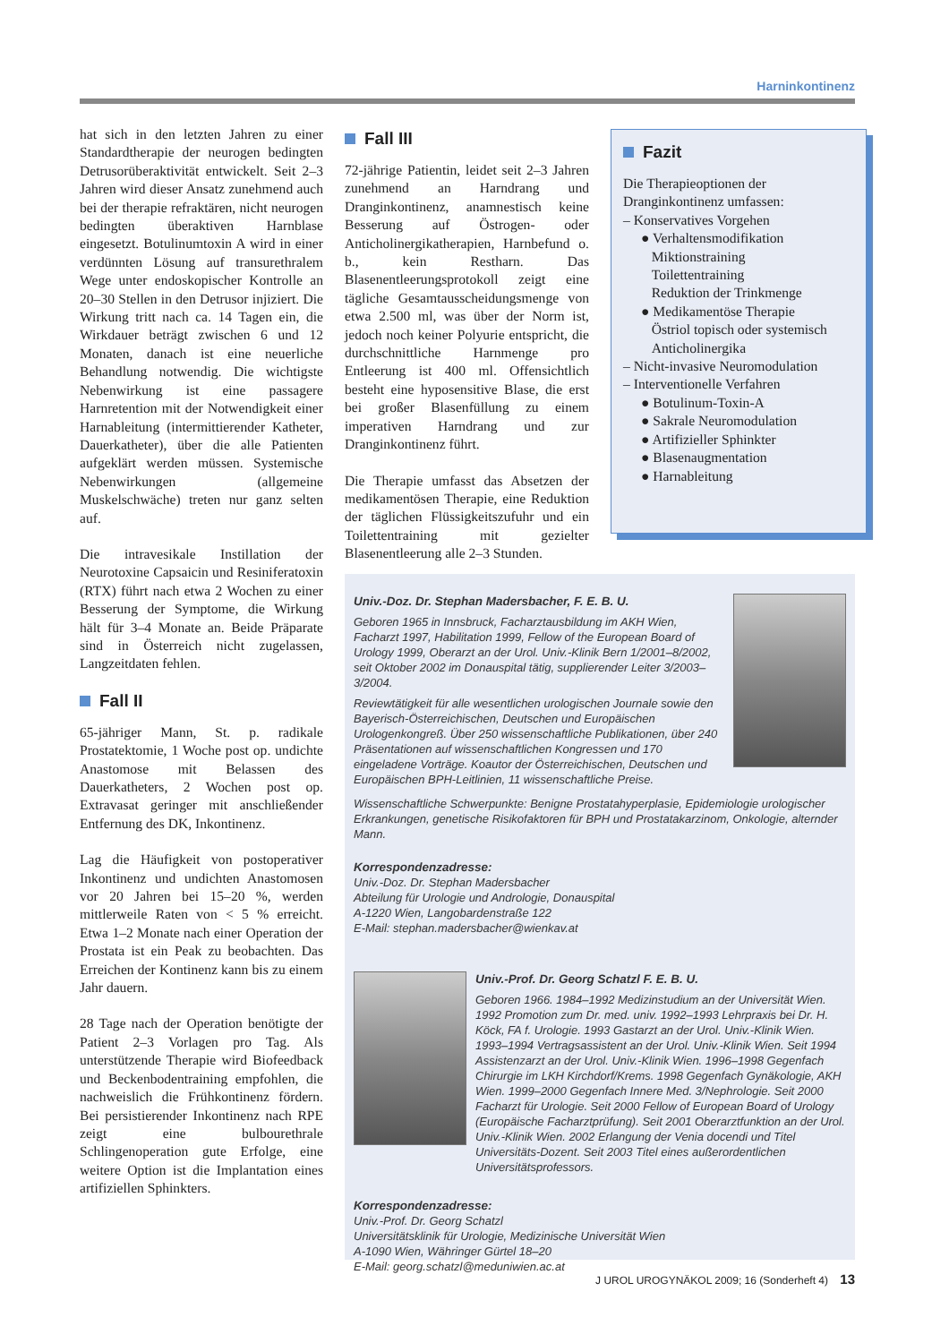Harninkontinenz
hat sich in den letzten Jahren zu einer Standardtherapie der neurogen bedingten Detrusorüberaktivität entwickelt. Seit 2–3 Jahren wird dieser Ansatz zunehmend auch bei der therapie refraktären, nicht neurogen bedingten überaktiven Harnblase eingesetzt. Botulinumtoxin A wird in einer verdünnten Lösung auf transurethralem Wege unter endoskopischer Kontrolle an 20–30 Stellen in den Detrusor injiziert. Die Wirkung tritt nach ca. 14 Tagen ein, die Wirkdauer beträgt zwischen 6 und 12 Monaten, danach ist eine neuerliche Behandlung notwendig. Die wichtigste Nebenwirkung ist eine passagere Harnretention mit der Notwendigkeit einer Harnableitung (intermittierender Katheter, Dauerkatheter), über die alle Patienten aufgeklärt werden müssen. Systemische Nebenwirkungen (allgemeine Muskelschwäche) treten nur ganz selten auf.
Die intravesikale Instillation der Neurotoxine Capsaicin und Resiniferatoxin (RTX) führt nach etwa 2 Wochen zu einer Besserung der Symptome, die Wirkung hält für 3–4 Monate an. Beide Präparate sind in Österreich nicht zugelassen, Langzeitdaten fehlen.
Fall II
65-jähriger Mann, St. p. radikale Prostatektomie, 1 Woche post op. undichte Anastomose mit Belassen des Dauerkatheters, 2 Wochen post op. Extravasat geringer mit anschließender Entfernung des DK, Inkontinenz.
Lag die Häufigkeit von postoperativer Inkontinenz und undichten Anastomosen vor 20 Jahren bei 15–20 %, werden mittlerweile Raten von < 5 % erreicht. Etwa 1–2 Monate nach einer Operation der Prostata ist ein Peak zu beobachten. Das Erreichen der Kontinenz kann bis zu einem Jahr dauern.
28 Tage nach der Operation benötigte der Patient 2–3 Vorlagen pro Tag. Als unterstützende Therapie wird Biofeedback und Beckenbodentraining empfohlen, die nachweislich die Frühkontinenz fördern. Bei persistierender Inkontinenz nach RPE zeigt eine bulbourethrale Schlingenoperation gute Erfolge, eine weitere Option ist die Implantation eines artifiziellen Sphinkters.
Fall III
72-jährige Patientin, leidet seit 2–3 Jahren zunehmend an Harndrang und Dranginkontinenz, anamnestisch keine Besserung auf Östrogen- oder Anticholinergikatherapien, Harnbefund o. b., kein Restharn. Das Blasenentleerungsprotokoll zeigt eine tägliche Gesamtausscheidungsmenge von etwa 2.500 ml, was über der Norm ist, jedoch noch keiner Polyurie entspricht, die durchschnittliche Harnmenge pro Entleerung ist 400 ml. Offensichtlich besteht eine hyposensitive Blase, die erst bei großer Blasenfüllung zu einem imperativen Harndrang und zur Dranginkontinenz führt.
Die Therapie umfasst das Absetzen der medikamentösen Therapie, eine Reduktion der täglichen Flüssigkeitszufuhr und ein Toilettentraining mit gezielter Blasenentleerung alle 2–3 Stunden.
Fazit
Die Therapieoptionen der Dranginkontinenz umfassen:
– Konservatives Vorgehen
● Verhaltensmodifikation
Miktionstraining
Toilettentraining
Reduktion der Trinkmenge
● Medikamentöse Therapie
Östriol topisch oder systemisch
Anticholinergika
– Nicht-invasive Neuromodulation
– Interventionelle Verfahren
● Botulinum-Toxin-A
● Sakrale Neuromodulation
● Artifizieller Sphinkter
● Blasenaugmentation
● Harnableitung
Univ.-Doz. Dr. Stephan Madersbacher, F. E. B. U.
Geboren 1965 in Innsbruck, Facharztausbildung im AKH Wien, Facharzt 1997, Habilitation 1999, Fellow of the European Board of Urology 1999, Oberarzt an der Urol. Univ.-Klinik Bern 1/2001–8/2002, seit Oktober 2002 im Donauspital tätig, supplierender Leiter 3/2003–3/2004.
Reviewtätigkeit für alle wesentlichen urologischen Journale sowie den Bayerisch-Österreichischen, Deutschen und Europäischen Urologenkongreß. Über 250 wissenschaftliche Publikationen, über 240 Präsentationen auf wissenschaftlichen Kongressen und 170 eingeladene Vorträge. Koautor der Österreichischen, Deutschen und Europäischen BPH-Leitlinien, 11 wissenschaftliche Preise.
Wissenschaftliche Schwerpunkte: Benigne Prostatahyperplasie, Epidemiologie urologischer Erkrankungen, genetische Risikofaktoren für BPH und Prostatakarzinom, Onkologie, alternder Mann.
Korrespondenzadresse:
Univ.-Doz. Dr. Stephan Madersbacher
Abteilung für Urologie und Andrologie, Donauspital
A-1220 Wien, Langobardenstraße 122
E-Mail: stephan.madersbacher@wienkav.at
Univ.-Prof. Dr. Georg Schatzl F. E. B. U.
Geboren 1966. 1984–1992 Medizinstudium an der Universität Wien. 1992 Promotion zum Dr. med. univ. 1992–1993 Lehrpraxis bei Dr. H. Köck, FA f. Urologie. 1993 Gastarzt an der Urol. Univ.-Klinik Wien. 1993–1994 Vertragsassistent an der Urol. Univ.-Klinik Wien. Seit 1994 Assistenzarzt an der Urol. Univ.-Klinik Wien. 1996–1998 Gegenfach Chirurgie im LKH Kirchdorf/Krems. 1998 Gegenfach Gynäkologie, AKH Wien. 1999–2000 Gegenfach Innere Med. 3/Nephrologie. Seit 2000 Facharzt für Urologie. Seit 2000 Fellow of European Board of Urology (Europäische Facharztprüfung). Seit 2001 Oberarztfunktion an der Urol. Univ.-Klinik Wien. 2002 Erlangung der Venia docendi und Titel Universitäts-Dozent. Seit 2003 Titel eines außerordentlichen Universitätsprofessors.
Korrespondenzadresse:
Univ.-Prof. Dr. Georg Schatzl
Universitätsklinik für Urologie, Medizinische Universität Wien
A-1090 Wien, Währinger Gürtel 18–20
E-Mail: georg.schatzl@meduniwien.ac.at
J UROL UROGYNÄKOL 2009; 16 (Sonderheft 4) 13